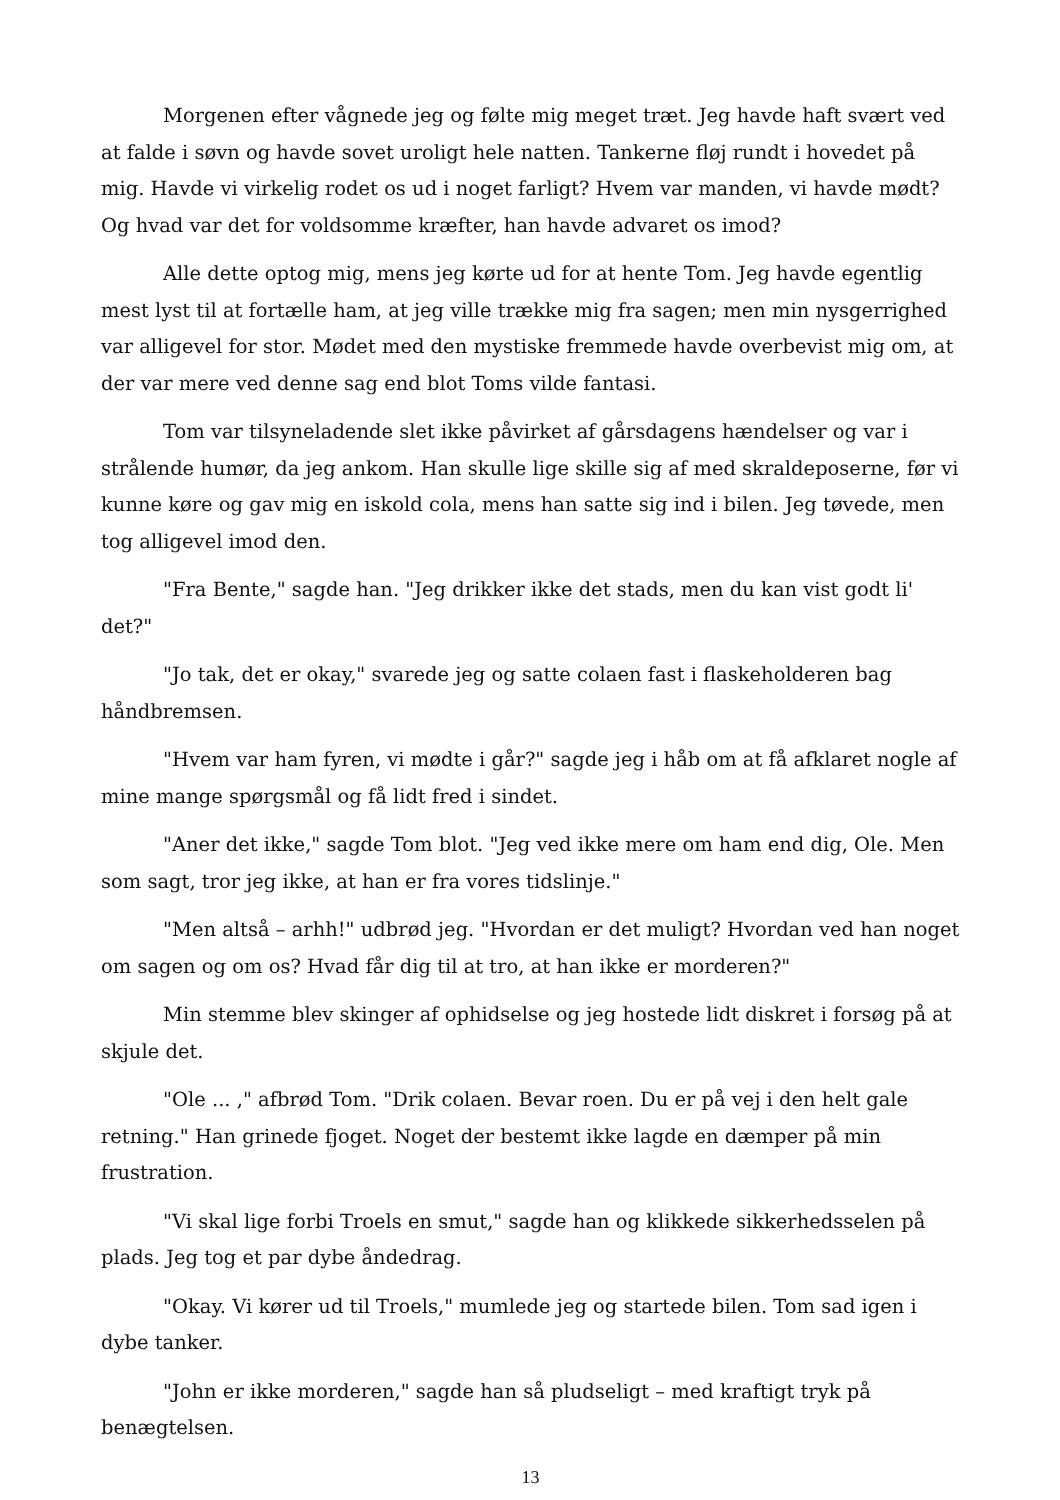Morgenen efter vågnede jeg og følte mig meget træt. Jeg havde haft svært ved at falde i søvn og havde sovet uroligt hele natten. Tankerne fløj rundt i hovedet på mig. Havde vi virkelig rodet os ud i noget farligt? Hvem var manden, vi havde mødt? Og hvad var det for voldsomme kræfter, han havde advaret os imod?
Alle dette optog mig, mens jeg kørte ud for at hente Tom. Jeg havde egentlig mest lyst til at fortælle ham, at jeg ville trække mig fra sagen; men min nysgerrighed var alligevel for stor. Mødet med den mystiske fremmede havde overbevist mig om, at der var mere ved denne sag end blot Toms vilde fantasi.
Tom var tilsyneladende slet ikke påvirket af gårsdagens hændelser og var i strålende humør, da jeg ankom. Han skulle lige skille sig af med skraldeposerne, før vi kunne køre og gav mig en iskold cola, mens han satte sig ind i bilen. Jeg tøvede, men tog alligevel imod den.
"Fra Bente," sagde han. "Jeg drikker ikke det stads, men du kan vist godt li' det?"
"Jo tak, det er okay," svarede jeg og satte colaen fast i flaskeholderen bag håndbremsen.
"Hvem var ham fyren, vi mødte i går?" sagde jeg i håb om at få afklaret nogle af mine mange spørgsmål og få lidt fred i sindet.
"Aner det ikke," sagde Tom blot. "Jeg ved ikke mere om ham end dig, Ole. Men som sagt, tror jeg ikke, at han er fra vores tidslinje."
"Men altså – arhh!" udbrød jeg. "Hvordan er det muligt? Hvordan ved han noget om sagen og om os? Hvad får dig til at tro, at han ikke er morderen?"
Min stemme blev skinger af ophidselse og jeg hostede lidt diskret i forsøg på at skjule det.
"Ole ... ," afbrød Tom. "Drik colaen. Bevar roen. Du er på vej i den helt gale retning." Han grinede fjoget. Noget der bestemt ikke lagde en dæmper på min frustration.
"Vi skal lige forbi Troels en smut," sagde han og klikkede sikkerhedsselen på plads. Jeg tog et par dybe åndedrag.
"Okay. Vi kører ud til Troels," mumlede jeg og startede bilen. Tom sad igen i dybe tanker.
"John er ikke morderen," sagde han så pludseligt – med kraftigt tryk på benægtelsen.
13